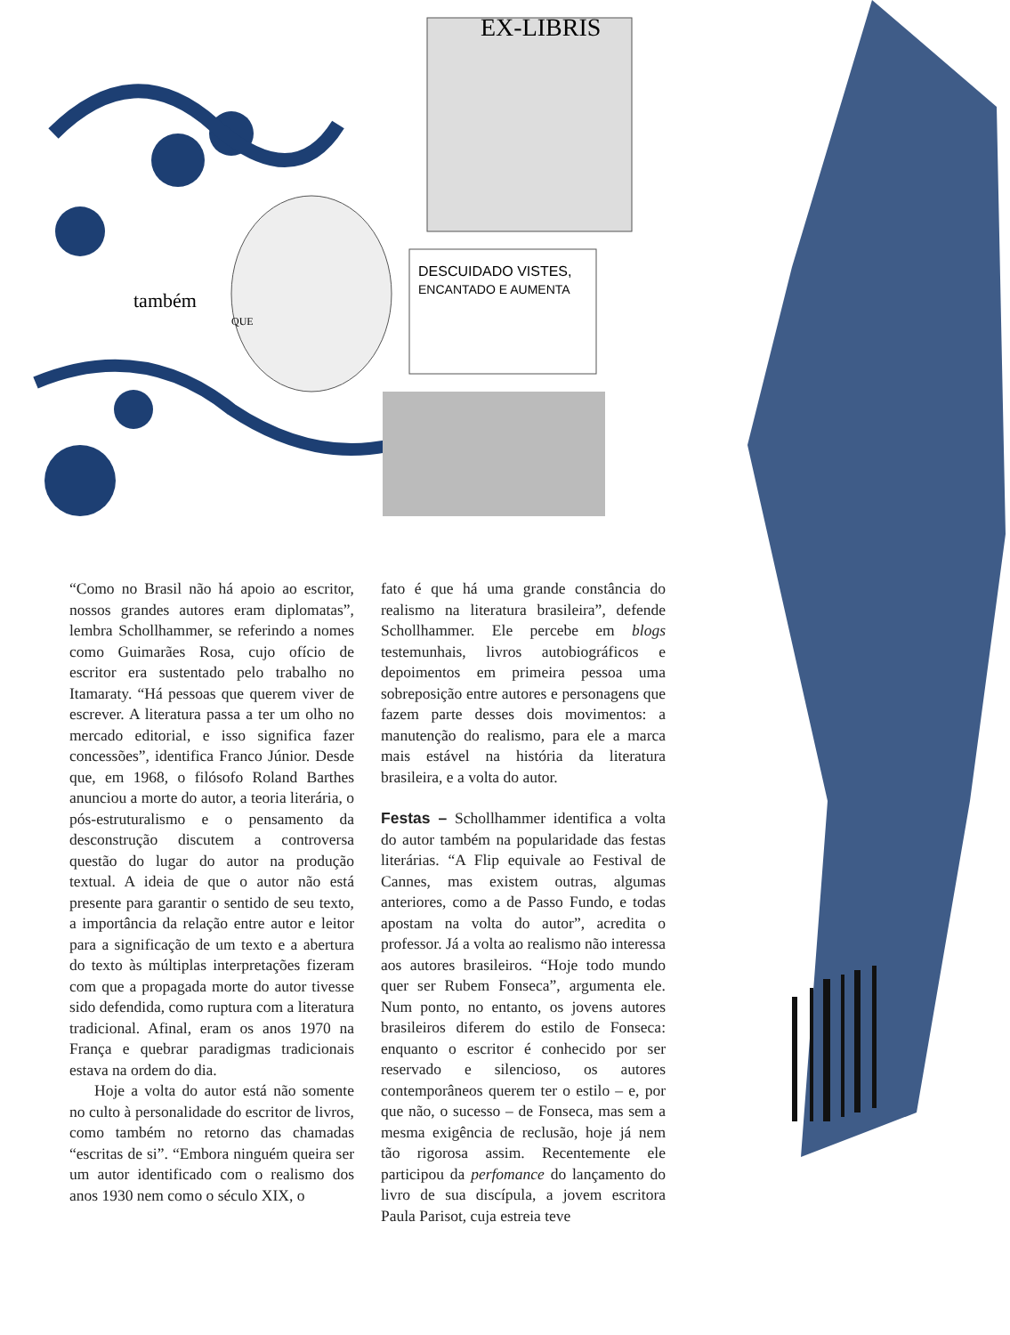DESCUIDADO VISTES,
ENCANTADO E AUMENTA
EX-LIBRIS
também
QUE
“Como no Brasil não há apoio ao escritor, nossos grandes autores eram diplomatas”, lembra Schollhammer, se referindo a nomes como Guimarães Rosa, cujo ofício de escritor era sustentado pelo trabalho no Itamaraty. “Há pessoas que querem viver de escrever. A literatura passa a ter um olho no mercado editorial, e isso significa fazer concessões”, identifica Franco Júnior. Desde que, em 1968, o filósofo Roland Barthes anunciou a morte do autor, a teoria literária, o pós-estruturalismo e o pensamento da desconstrução discutem a controversa questão do lugar do autor na produção textual. A ideia de que o autor não está presente para garantir o sentido de seu texto, a importância da relação entre autor e leitor para a significação de um texto e a abertura do texto às múltiplas interpretações fizeram com que a propagada morte do autor tivesse sido defendida, como ruptura com a literatura tradicional. Afinal, eram os anos 1970 na França e quebrar paradigmas tradicionais estava na ordem do dia.
Hoje a volta do autor está não somente no culto à personalidade do escritor de livros, como também no retorno das chamadas “escritas de si”. “Embora ninguém queira ser um autor identificado com o realismo dos anos 1930 nem como o século XIX, o
fato é que há uma grande constância do realismo na literatura brasileira”, defende Schollhammer. Ele percebe em blogs testemunhais, livros autobiográficos e depoimentos em primeira pessoa uma sobreposição entre autores e personagens que fazem parte desses dois movimentos: a manutenção do realismo, para ele a marca mais estável na história da literatura brasileira, e a volta do autor.
Festas – Schollhammer identifica a volta do autor também na popularidade das festas literárias. “A Flip equivale ao Festival de Cannes, mas existem outras, algumas anteriores, como a de Passo Fundo, e todas apostam na volta do autor”, acredita o professor. Já a volta ao realismo não interessa aos autores brasileiros. “Hoje todo mundo quer ser Rubem Fonseca”, argumenta ele. Num ponto, no entanto, os jovens autores brasileiros diferem do estilo de Fonseca: enquanto o escritor é conhecido por ser reservado e silencioso, os autores contemporâneos querem ter o estilo – e, por que não, o sucesso – de Fonseca, mas sem a mesma exigência de reclusão, hoje já nem tão rigorosa assim. Recentemente ele participou da perfomance do lançamento do livro de sua discípula, a jovem escritora Paula Parisot, cuja estreia teve